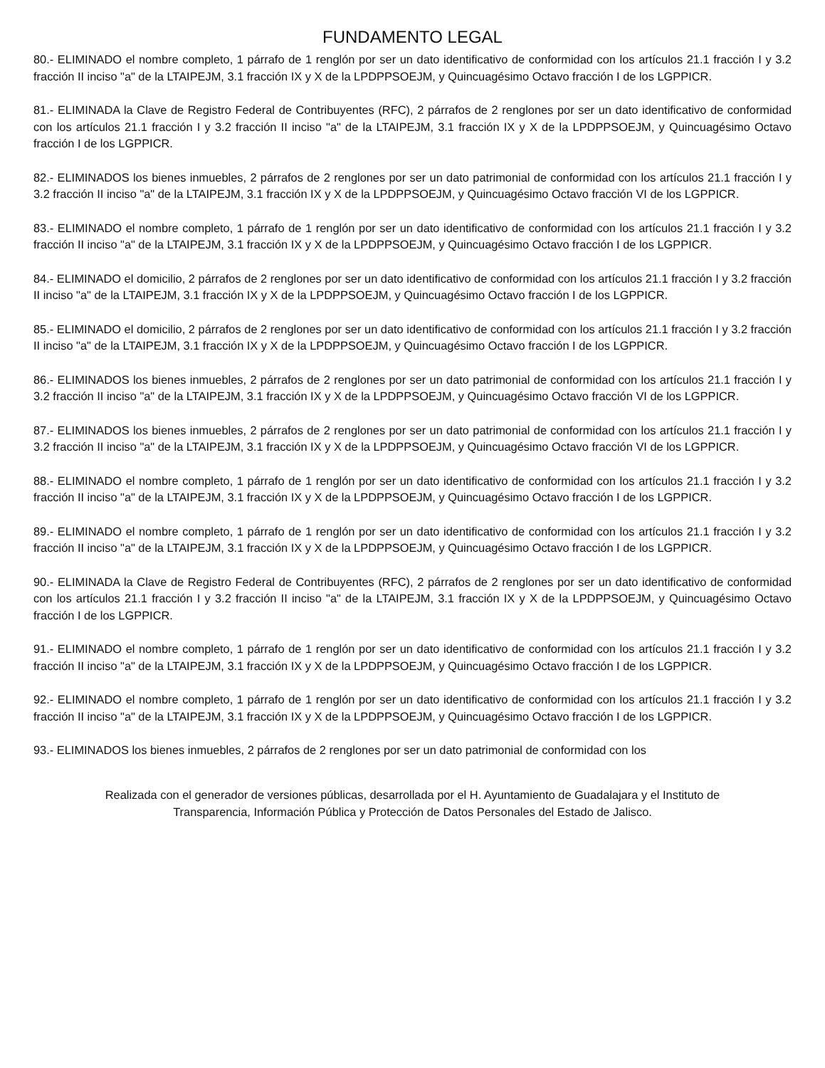FUNDAMENTO LEGAL
80.- ELIMINADO el nombre completo, 1 párrafo de 1 renglón por ser un dato identificativo de conformidad con los artículos 21.1 fracción I y 3.2 fracción II inciso "a" de la LTAIPEJM, 3.1 fracción IX y X de la LPDPPSOEJM, y Quincuagésimo Octavo fracción I de los LGPPICR.
81.- ELIMINADA la Clave de Registro Federal de Contribuyentes (RFC), 2 párrafos de 2 renglones por ser un dato identificativo de conformidad con los artículos 21.1 fracción I y 3.2 fracción II inciso "a" de la LTAIPEJM, 3.1 fracción IX y X de la LPDPPSOEJM, y Quincuagésimo Octavo fracción I de los LGPPICR.
82.- ELIMINADOS los bienes inmuebles, 2 párrafos de 2 renglones por ser un dato patrimonial de conformidad con los artículos 21.1 fracción I y 3.2 fracción II inciso "a" de la LTAIPEJM, 3.1 fracción IX y X de la LPDPPSOEJM, y Quincuagésimo Octavo fracción VI de los LGPPICR.
83.- ELIMINADO el nombre completo, 1 párrafo de 1 renglón por ser un dato identificativo de conformidad con los artículos 21.1 fracción I y 3.2 fracción II inciso "a" de la LTAIPEJM, 3.1 fracción IX y X de la LPDPPSOEJM, y Quincuagésimo Octavo fracción I de los LGPPICR.
84.- ELIMINADO el domicilio, 2 párrafos de 2 renglones por ser un dato identificativo de conformidad con los artículos 21.1 fracción I y 3.2 fracción II inciso "a" de la LTAIPEJM, 3.1 fracción IX y X de la LPDPPSOEJM, y Quincuagésimo Octavo fracción I de los LGPPICR.
85.- ELIMINADO el domicilio, 2 párrafos de 2 renglones por ser un dato identificativo de conformidad con los artículos 21.1 fracción I y 3.2 fracción II inciso "a" de la LTAIPEJM, 3.1 fracción IX y X de la LPDPPSOEJM, y Quincuagésimo Octavo fracción I de los LGPPICR.
86.- ELIMINADOS los bienes inmuebles, 2 párrafos de 2 renglones por ser un dato patrimonial de conformidad con los artículos 21.1 fracción I y 3.2 fracción II inciso "a" de la LTAIPEJM, 3.1 fracción IX y X de la LPDPPSOEJM, y Quincuagésimo Octavo fracción VI de los LGPPICR.
87.- ELIMINADOS los bienes inmuebles, 2 párrafos de 2 renglones por ser un dato patrimonial de conformidad con los artículos 21.1 fracción I y 3.2 fracción II inciso "a" de la LTAIPEJM, 3.1 fracción IX y X de la LPDPPSOEJM, y Quincuagésimo Octavo fracción VI de los LGPPICR.
88.- ELIMINADO el nombre completo, 1 párrafo de 1 renglón por ser un dato identificativo de conformidad con los artículos 21.1 fracción I y 3.2 fracción II inciso "a" de la LTAIPEJM, 3.1 fracción IX y X de la LPDPPSOEJM, y Quincuagésimo Octavo fracción I de los LGPPICR.
89.- ELIMINADO el nombre completo, 1 párrafo de 1 renglón por ser un dato identificativo de conformidad con los artículos 21.1 fracción I y 3.2 fracción II inciso "a" de la LTAIPEJM, 3.1 fracción IX y X de la LPDPPSOEJM, y Quincuagésimo Octavo fracción I de los LGPPICR.
90.- ELIMINADA la Clave de Registro Federal de Contribuyentes (RFC), 2 párrafos de 2 renglones por ser un dato identificativo de conformidad con los artículos 21.1 fracción I y 3.2 fracción II inciso "a" de la LTAIPEJM, 3.1 fracción IX y X de la LPDPPSOEJM, y Quincuagésimo Octavo fracción I de los LGPPICR.
91.- ELIMINADO el nombre completo, 1 párrafo de 1 renglón por ser un dato identificativo de conformidad con los artículos 21.1 fracción I y 3.2 fracción II inciso "a" de la LTAIPEJM, 3.1 fracción IX y X de la LPDPPSOEJM, y Quincuagésimo Octavo fracción I de los LGPPICR.
92.- ELIMINADO el nombre completo, 1 párrafo de 1 renglón por ser un dato identificativo de conformidad con los artículos 21.1 fracción I y 3.2 fracción II inciso "a" de la LTAIPEJM, 3.1 fracción IX y X de la LPDPPSOEJM, y Quincuagésimo Octavo fracción I de los LGPPICR.
93.- ELIMINADOS los bienes inmuebles, 2 párrafos de 2 renglones por ser un dato patrimonial de conformidad con los
Realizada con el generador de versiones públicas, desarrollada por el H. Ayuntamiento de Guadalajara y el Instituto de
Transparencia, Información Pública y Protección de Datos Personales del Estado de Jalisco.